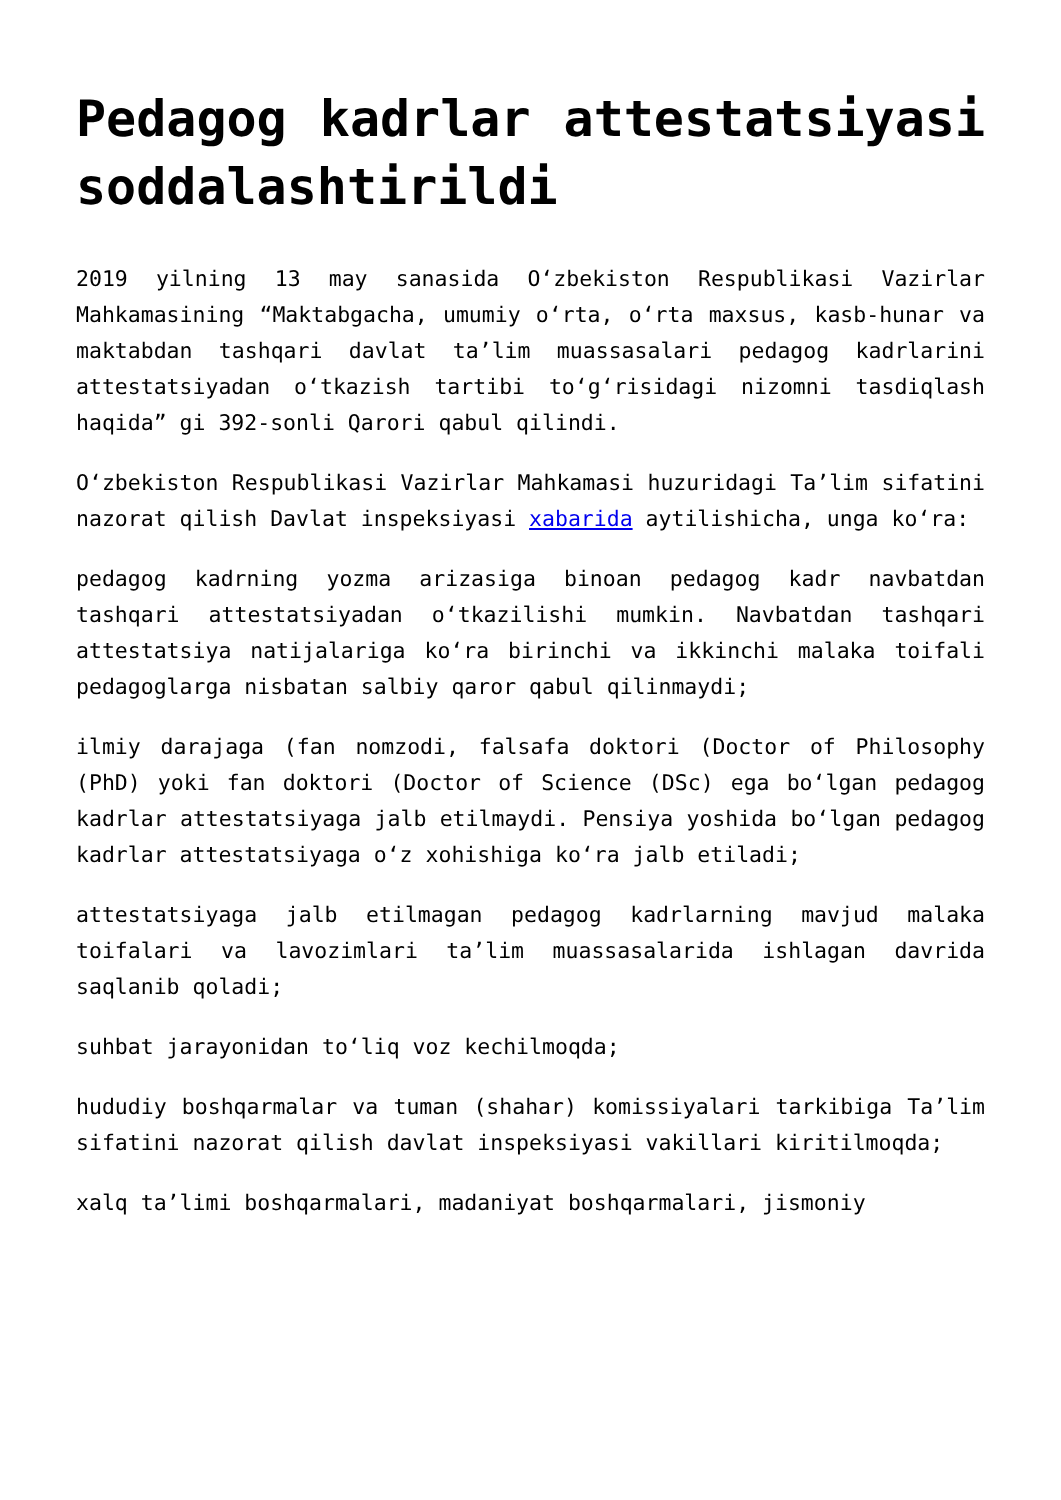Pedagog kadrlar attestatsiyasi soddalashtirildi
2019 yilning 13 may sanasida O‘zbekiston Respublikasi Vazirlar Mahkamasining “Maktabgacha, umumiy o‘rta, o‘rta maxsus, kasb-hunar va maktabdan tashqari davlat ta’lim muassasalari pedagog kadrlarini attestatsiyadan o‘tkazish tartibi to‘g‘risidagi nizomni tasdiqlash haqida” gi 392-sonli Qarori qabul qilindi.
O‘zbekiston Respublikasi Vazirlar Mahkamasi huzuridagi Ta’lim sifatini nazorat qilish Davlat inspeksiyasi xabarida aytilishicha, unga ko‘ra:
pedagog kadrning yozma arizasiga binoan pedagog kadr navbatdan tashqari attestatsiyadan o‘tkazilishi mumkin. Navbatdan tashqari attestatsiya natijalariga ko‘ra birinchi va ikkinchi malaka toifali pedagoglarga nisbatan salbiy qaror qabul qilinmaydi;
ilmiy darajaga (fan nomzodi, falsafa doktori (Doctor of Philosophy (PhD) yoki fan doktori (Doctor of Science (DSc) ega bo‘lgan pedagog kadrlar attestatsiyaga jalb etilmaydi. Pensiya yoshida bo‘lgan pedagog kadrlar attestatsiyaga o‘z xohishiga ko‘ra jalb etiladi;
attestatsiyaga jalb etilmagan pedagog kadrlarning mavjud malaka toifalari va lavozimlari ta’lim muassasalarida ishlagan davrida saqlanib qoladi;
suhbat jarayonidan to‘liq voz kechilmoqda;
hududiy boshqarmalar va tuman (shahar) komissiyalari tarkibiga Ta’lim sifatini nazorat qilish davlat inspeksiyasi vakillari kiritilmoqda;
xalq ta’limi boshqarmalari, madaniyat boshqarmalari, jismoniy